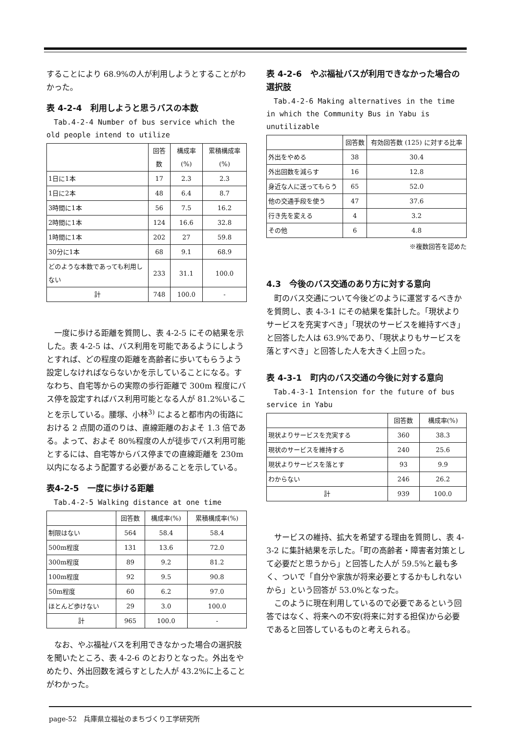することにより 68.9%の人が利用しようとすることがわかった。
表 4-2-4　利用しようと思うバスの本数
Tab.4-2-4 Number of bus service which the old people intend to utilize
| | 回答数 | 構成率(%) | 累積構成率(%) |
| --- | --- | --- | --- |
| 1日に1本 | 17 | 2.3 | 2.3 |
| 1日に2本 | 48 | 6.4 | 8.7 |
| 3時間に1本 | 56 | 7.5 | 16.2 |
| 2時間に1本 | 124 | 16.6 | 32.8 |
| 1時間に1本 | 202 | 27 | 59.8 |
| 30分に1本 | 68 | 9.1 | 68.9 |
| どのような本数であっても利用しない | 233 | 31.1 | 100.0 |
| 計 | 748 | 100.0 | - |
一度に歩ける距離を質問し、表 4-2-5 にその結果を示した。表 4-2-5 は、バス利用を可能であるようにしようとすれば、どの程度の距離を高齢者に歩いてもらうよう設定しなければならないかを示していることになる。すなわち、自宅等からの実際の歩行距離で 300m 程度にバス停を設定すればバス利用可能となる人が 81.2%いることを示している。腰塚、小林<sup>3)</sup> によると都市内の街路における 2 点間の道のりは、直線距離のおよそ 1.3 倍である。よって、およそ 80%程度の人が徒歩でバス利用可能とするには、自宅等からバス停までの直線距離を 230m 以内になるよう配置する必要があることを示している。
表4-2-5　一度に歩ける距離
Tab.4-2-5 Walking distance at one time
| | 回答数 | 構成率(%) | 累積構成率(%) |
| --- | --- | --- | --- |
| 制限はない | 564 | 58.4 | 58.4 |
| 500m程度 | 131 | 13.6 | 72.0 |
| 300m程度 | 89 | 9.2 | 81.2 |
| 100m程度 | 92 | 9.5 | 90.8 |
| 50m程度 | 60 | 6.2 | 97.0 |
| ほとんど歩けない | 29 | 3.0 | 100.0 |
| 計 | 965 | 100.0 | - |
なお、やぶ福祉バスを利用できなかった場合の選択肢を聞いたところ、表 4-2-6 のとおりとなった。外出をやめたり、外出回数を減らすとした人が 43.2%に上ることがわかった。
表 4-2-6　やぶ福祉バスが利用できなかった場合の選択肢
Tab.4-2-6 Making alternatives in the time in which the Community Bus in Yabu is unutilizable
| | 回答数 | 有効回答数 (125) に対する比率 |
| --- | --- | --- |
| 外出をやめる | 38 | 30.4 |
| 外出回数を減らす | 16 | 12.8 |
| 身近な人に送ってもらう | 65 | 52.0 |
| 他の交通手段を使う | 47 | 37.6 |
| 行き先を変える | 4 | 3.2 |
| その他 | 6 | 4.8 |
※複数回答を認めた
4.3　今後のバス交通のあり方に対する意向
町のバス交通について今後どのように運営するべきかを質問し、表 4-3-1 にその結果を集計した。「現状よりサービスを充実すべき」「現状のサービスを維持すべき」と回答した人は 63.9%であり、「現状よりもサービスを落とすべき」と回答した人を大きく上回った。
表 4-3-1　町内のバス交通の今後に対する意向
Tab.4-3-1 Intension for the future of bus service in Yabu
| | 回答数 | 構成率(%) |
| --- | --- | --- |
| 現状よりサービスを充実する | 360 | 38.3 |
| 現状のサービスを維持する | 240 | 25.6 |
| 現状よりサービスを落とす | 93 | 9.9 |
| わからない | 246 | 26.2 |
| 計 | 939 | 100.0 |
サービスの維持、拡大を希望する理由を質問し、表 4-3-2 に集計結果を示した。「町の高齢者・障害者対策として必要だと思うから」と回答した人が 59.5%と最も多く、ついで「自分や家族が将来必要とするかもしれないから」という回答が 53.0%となった。
このように現在利用しているので必要であるという回答ではなく、将来への不安(将来に対する担保)から必要であると回答しているものと考えられる。
page-52　兵庫県立福祉のまちづくり工学研究所